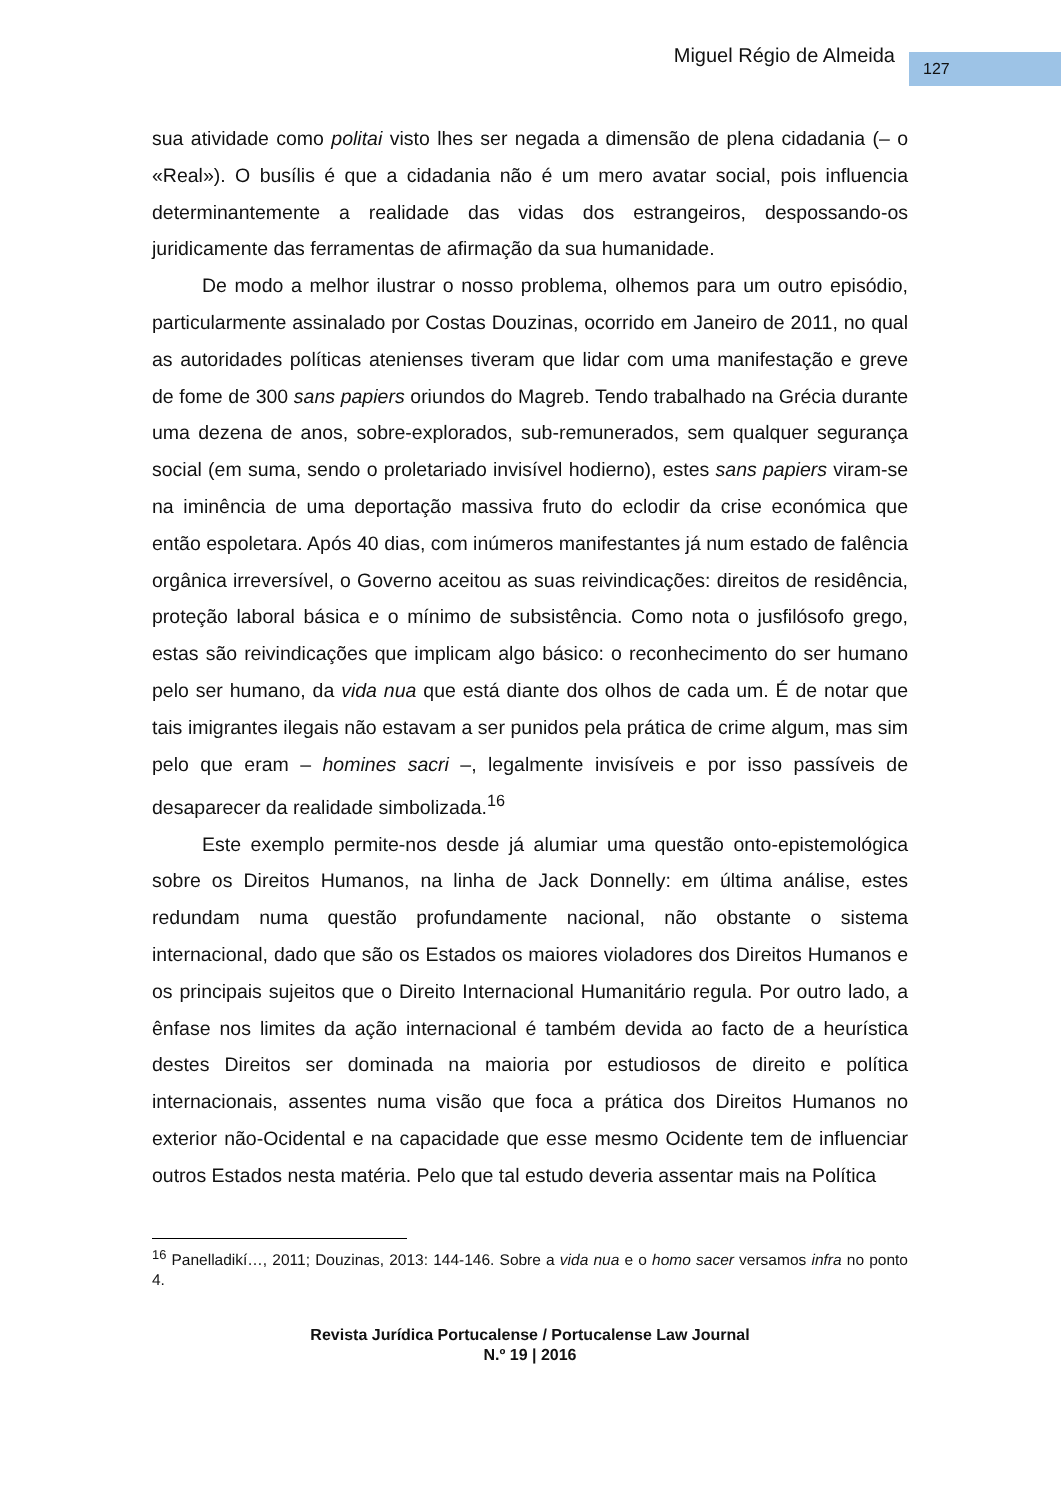Miguel Régio de Almeida 127
sua atividade como politai visto lhes ser negada a dimensão de plena cidadania (– o «Real»). O busílis é que a cidadania não é um mero avatar social, pois influencia determinantemente a realidade das vidas dos estrangeiros, despossando-os juridicamente das ferramentas de afirmação da sua humanidade.
De modo a melhor ilustrar o nosso problema, olhemos para um outro episódio, particularmente assinalado por Costas Douzinas, ocorrido em Janeiro de 2011, no qual as autoridades políticas atenienses tiveram que lidar com uma manifestação e greve de fome de 300 sans papiers oriundos do Magreb. Tendo trabalhado na Grécia durante uma dezena de anos, sobre-explorados, sub-remunerados, sem qualquer segurança social (em suma, sendo o proletariado invisível hodierno), estes sans papiers viram-se na iminência de uma deportação massiva fruto do eclodir da crise económica que então espoletara. Após 40 dias, com inúmeros manifestantes já num estado de falência orgânica irreversível, o Governo aceitou as suas reivindicações: direitos de residência, proteção laboral básica e o mínimo de subsistência. Como nota o jusfilósofo grego, estas são reivindicações que implicam algo básico: o reconhecimento do ser humano pelo ser humano, da vida nua que está diante dos olhos de cada um. É de notar que tais imigrantes ilegais não estavam a ser punidos pela prática de crime algum, mas sim pelo que eram – homines sacri –, legalmente invisíveis e por isso passíveis de desaparecer da realidade simbolizada.<sup>16</sup>
Este exemplo permite-nos desde já alumiar uma questão onto-epistemológica sobre os Direitos Humanos, na linha de Jack Donnelly: em última análise, estes redundam numa questão profundamente nacional, não obstante o sistema internacional, dado que são os Estados os maiores violadores dos Direitos Humanos e os principais sujeitos que o Direito Internacional Humanitário regula. Por outro lado, a ênfase nos limites da ação internacional é também devida ao facto de a heurística destes Direitos ser dominada na maioria por estudiosos de direito e política internacionais, assentes numa visão que foca a prática dos Direitos Humanos no exterior não-Ocidental e na capacidade que esse mesmo Ocidente tem de influenciar outros Estados nesta matéria. Pelo que tal estudo deveria assentar mais na Política
<sup>16</sup> Panelladikí…, 2011; Douzinas, 2013: 144-146. Sobre a vida nua e o homo sacer versamos infra no ponto 4.
Revista Jurídica Portucalense / Portucalense Law Journal
N.º 19 | 2016